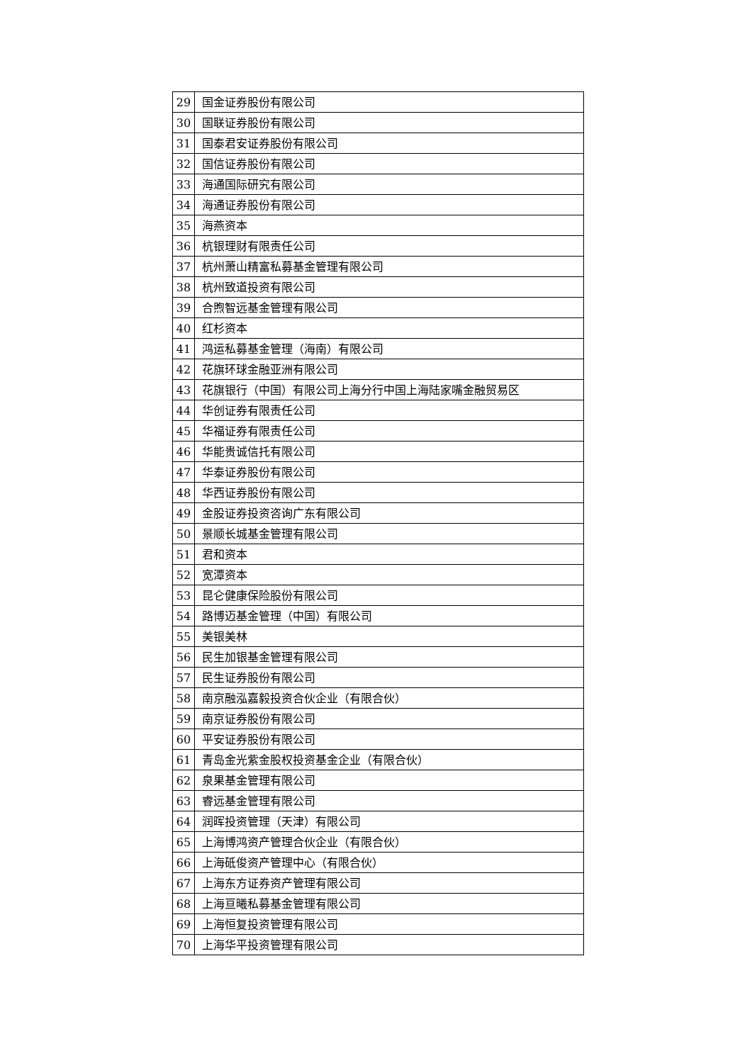| 29 | 国金证券股份有限公司 |
| 30 | 国联证券股份有限公司 |
| 31 | 国泰君安证券股份有限公司 |
| 32 | 国信证券股份有限公司 |
| 33 | 海通国际研究有限公司 |
| 34 | 海通证券股份有限公司 |
| 35 | 海燕资本 |
| 36 | 杭银理财有限责任公司 |
| 37 | 杭州萧山精富私募基金管理有限公司 |
| 38 | 杭州致道投资有限公司 |
| 39 | 合煦智远基金管理有限公司 |
| 40 | 红杉资本 |
| 41 | 鸿运私募基金管理（海南）有限公司 |
| 42 | 花旗环球金融亚洲有限公司 |
| 43 | 花旗银行（中国）有限公司上海分行中国上海陆家嘴金融贸易区 |
| 44 | 华创证券有限责任公司 |
| 45 | 华福证券有限责任公司 |
| 46 | 华能贵诚信托有限公司 |
| 47 | 华泰证券股份有限公司 |
| 48 | 华西证券股份有限公司 |
| 49 | 金股证券投资咨询广东有限公司 |
| 50 | 景顺长城基金管理有限公司 |
| 51 | 君和资本 |
| 52 | 宽潭资本 |
| 53 | 昆仑健康保险股份有限公司 |
| 54 | 路博迈基金管理（中国）有限公司 |
| 55 | 美银美林 |
| 56 | 民生加银基金管理有限公司 |
| 57 | 民生证券股份有限公司 |
| 58 | 南京融泓嘉毅投资合伙企业（有限合伙） |
| 59 | 南京证券股份有限公司 |
| 60 | 平安证券股份有限公司 |
| 61 | 青岛金光紫金股权投资基金企业（有限合伙） |
| 62 | 泉果基金管理有限公司 |
| 63 | 睿远基金管理有限公司 |
| 64 | 润晖投资管理（天津）有限公司 |
| 65 | 上海博鸿资产管理合伙企业（有限合伙） |
| 66 | 上海砥俊资产管理中心（有限合伙） |
| 67 | 上海东方证券资产管理有限公司 |
| 68 | 上海亘曦私募基金管理有限公司 |
| 69 | 上海恒复投资管理有限公司 |
| 70 | 上海华平投资管理有限公司 |